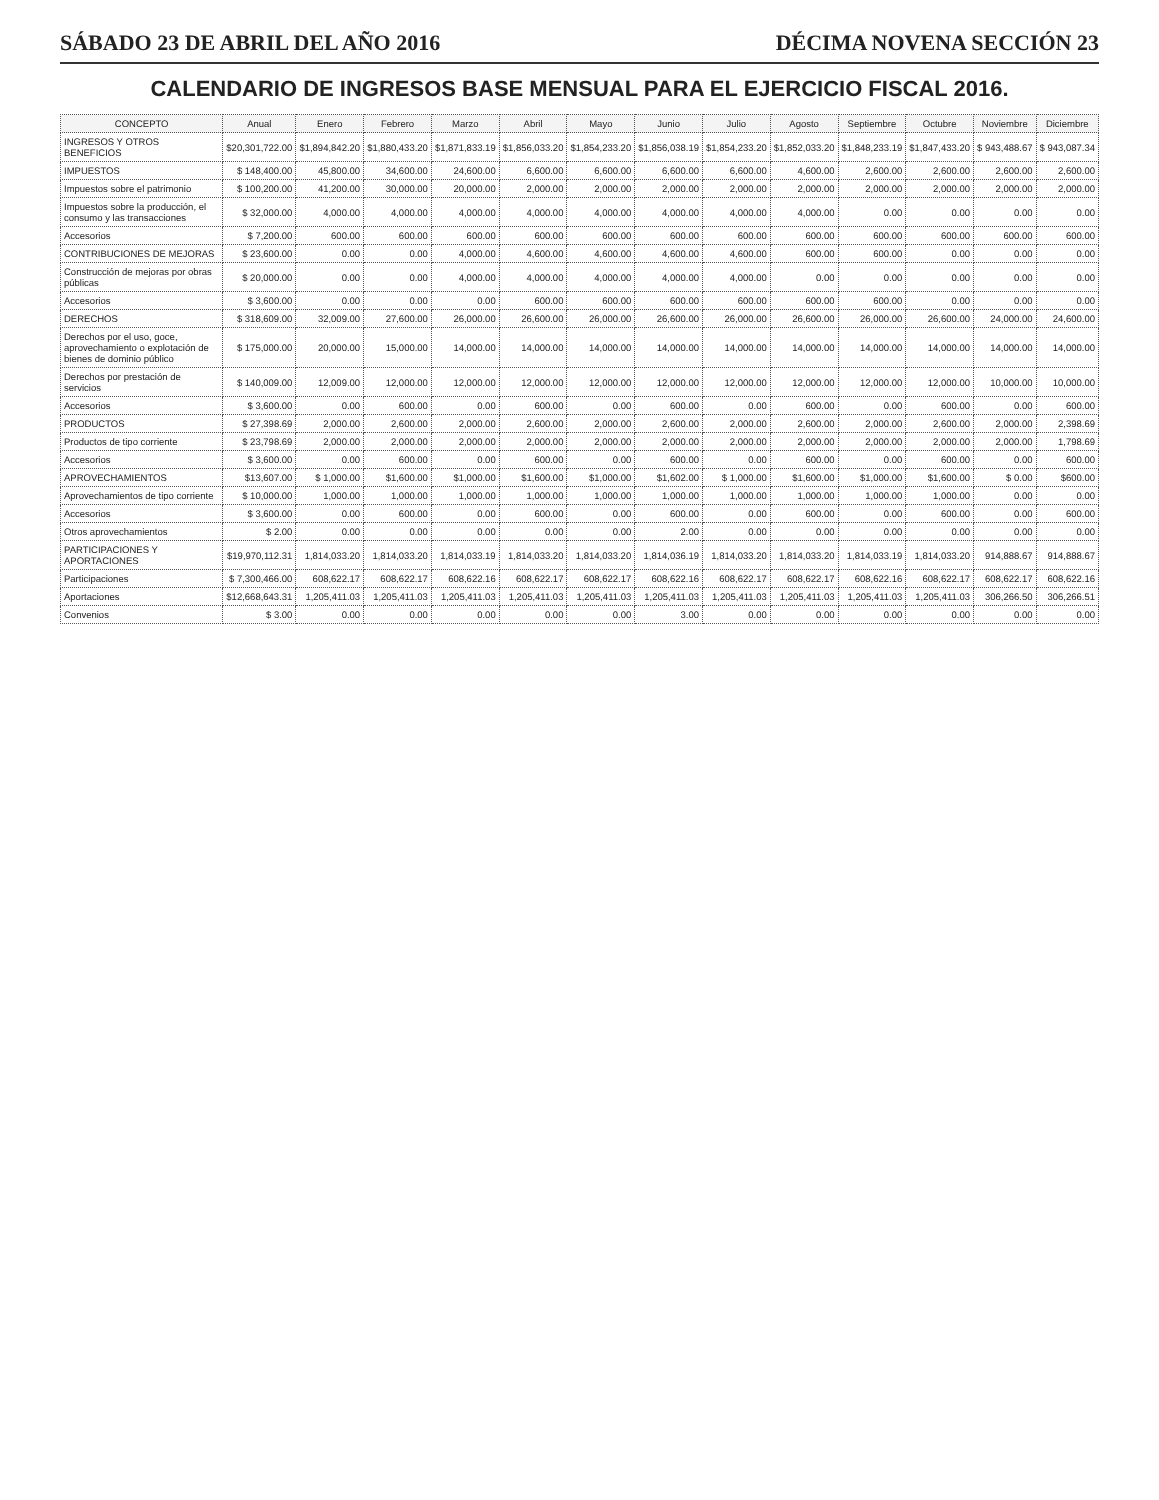SÁBADO 23 DE ABRIL DEL AÑO 2016 DÉCIMA NOVENA SECCIÓN 23
CALENDARIO DE INGRESOS BASE MENSUAL PARA EL EJERCICIO FISCAL 2016.
| CONCEPTO | Anual | Enero | Febrero | Marzo | Abril | Mayo | Junio | Julio | Agosto | Septiembre | Octubre | Noviembre | Diciembre |
| --- | --- | --- | --- | --- | --- | --- | --- | --- | --- | --- | --- | --- | --- |
| INGRESOS Y OTROS BENEFICIOS | $20,301,722.00 | $1,894,842.20 | $1,880,433.20 | $1,871,833.19 | $1,856,033.20 | $1,854,233.20 | $1,856,038.19 | $1,854,233.20 | $1,852,033.20 | $1,848,233.19 | $1,847,433.20 | $ 943,488.67 | $ 943,087.34 |
| IMPUESTOS | $ 148,400.00 | 45,800.00 | 34,600.00 | 24,600.00 | 6,600.00 | 6,600.00 | 6,600.00 | 6,600.00 | 4,600.00 | 2,600.00 | 2,600.00 | 2,600.00 | 2,600.00 |
| Impuestos sobre el patrimonio | $ 100,200.00 | 41,200.00 | 30,000.00 | 20,000.00 | 2,000.00 | 2,000.00 | 2,000.00 | 2,000.00 | 2,000.00 | 2,000.00 | 2,000.00 | 2,000.00 | 2,000.00 |
| Impuestos sobre la producción, el consumo y las transacciones | $ 32,000.00 | 4,000.00 | 4,000.00 | 4,000.00 | 4,000.00 | 4,000.00 | 4,000.00 | 4,000.00 | 4,000.00 | 0.00 | 0.00 | 0.00 | 0.00 |
| Accesorios | $ 7,200.00 | 600.00 | 600.00 | 600.00 | 600.00 | 600.00 | 600.00 | 600.00 | 600.00 | 600.00 | 600.00 | 600.00 | 600.00 |
| CONTRIBUCIONES DE MEJORAS | $ 23,600.00 | 0.00 | 0.00 | 4,000.00 | 4,600.00 | 4,600.00 | 4,600.00 | 4,600.00 | 600.00 | 600.00 | 0.00 | 0.00 | 0.00 |
| Construcción de mejoras por obras públicas | $ 20,000.00 | 0.00 | 0.00 | 4,000.00 | 4,000.00 | 4,000.00 | 4,000.00 | 4,000.00 | 0.00 | 0.00 | 0.00 | 0.00 | 0.00 |
| Accesorios | $ 3,600.00 | 0.00 | 0.00 | 0.00 | 600.00 | 600.00 | 600.00 | 600.00 | 600.00 | 600.00 | 0.00 | 0.00 | 0.00 |
| DERECHOS | $ 318,609.00 | 32,009.00 | 27,600.00 | 26,000.00 | 26,600.00 | 26,000.00 | 26,600.00 | 26,000.00 | 26,600.00 | 26,000.00 | 26,600.00 | 24,000.00 | 24,600.00 |
| Derechos por el uso, goce, aprovechamiento o explotación de bienes de dominio público | $ 175,000.00 | 20,000.00 | 15,000.00 | 14,000.00 | 14,000.00 | 14,000.00 | 14,000.00 | 14,000.00 | 14,000.00 | 14,000.00 | 14,000.00 | 14,000.00 | 14,000.00 |
| Derechos por prestación de servicios | $ 140,009.00 | 12,009.00 | 12,000.00 | 12,000.00 | 12,000.00 | 12,000.00 | 12,000.00 | 12,000.00 | 12,000.00 | 12,000.00 | 12,000.00 | 10,000.00 | 10,000.00 |
| Accesorios | $ 3,600.00 | 0.00 | 600.00 | 0.00 | 600.00 | 0.00 | 600.00 | 0.00 | 600.00 | 0.00 | 600.00 | 0.00 | 600.00 |
| PRODUCTOS | $ 27,398.69 | 2,000.00 | 2,600.00 | 2,000.00 | 2,600.00 | 2,000.00 | 2,600.00 | 2,000.00 | 2,600.00 | 2,000.00 | 2,600.00 | 2,000.00 | 2,398.69 |
| Productos de tipo corriente | $ 23,798.69 | 2,000.00 | 2,000.00 | 2,000.00 | 2,000.00 | 2,000.00 | 2,000.00 | 2,000.00 | 2,000.00 | 2,000.00 | 2,000.00 | 2,000.00 | 1,798.69 |
| Accesorios | $ 3,600.00 | 0.00 | 600.00 | 0.00 | 600.00 | 0.00 | 600.00 | 0.00 | 600.00 | 0.00 | 600.00 | 0.00 | 600.00 |
| APROVECHAMIENTOS | $13,607.00 | $ 1,000.00 | $1,600.00 | $1,000.00 | $1,600.00 | $1,000.00 | $1,602.00 | $ 1,000.00 | $1,600.00 | $1,000.00 | $1,600.00 | $ 0.00 | $600.00 |
| Aprovechamientos de tipo corriente | $ 10,000.00 | 1,000.00 | 1,000.00 | 1,000.00 | 1,000.00 | 1,000.00 | 1,000.00 | 1,000.00 | 1,000.00 | 1,000.00 | 1,000.00 | 0.00 | 0.00 |
| Accesorios | $ 3,600.00 | 0.00 | 600.00 | 0.00 | 600.00 | 0.00 | 600.00 | 0.00 | 600.00 | 0.00 | 600.00 | 0.00 | 600.00 |
| Otros aprovechamientos | $ 2.00 | 0.00 | 0.00 | 0.00 | 0.00 | 0.00 | 2.00 | 0.00 | 0.00 | 0.00 | 0.00 | 0.00 | 0.00 |
| PARTICIPACIONES Y APORTACIONES | $19,970,112.31 | 1,814,033.20 | 1,814,033.20 | 1,814,033.19 | 1,814,033.20 | 1,814,033.20 | 1,814,036.19 | 1,814,033.20 | 1,814,033.20 | 1,814,033.19 | 1,814,033.20 | 914,888.67 | 914,888.67 |
| Participaciones | $ 7,300,466.00 | 608,622.17 | 608,622.17 | 608,622.16 | 608,622.17 | 608,622.17 | 608,622.16 | 608,622.17 | 608,622.17 | 608,622.16 | 608,622.17 | 608,622.17 | 608,622.16 |
| Aportaciones | $12,668,643.31 | 1,205,411.03 | 1,205,411.03 | 1,205,411.03 | 1,205,411.03 | 1,205,411.03 | 1,205,411.03 | 1,205,411.03 | 1,205,411.03 | 1,205,411.03 | 1,205,411.03 | 306,266.50 | 306,266.51 |
| Convenios | $ 3.00 | 0.00 | 0.00 | 0.00 | 0.00 | 0.00 | 3.00 | 0.00 | 0.00 | 0.00 | 0.00 | 0.00 | 0.00 |